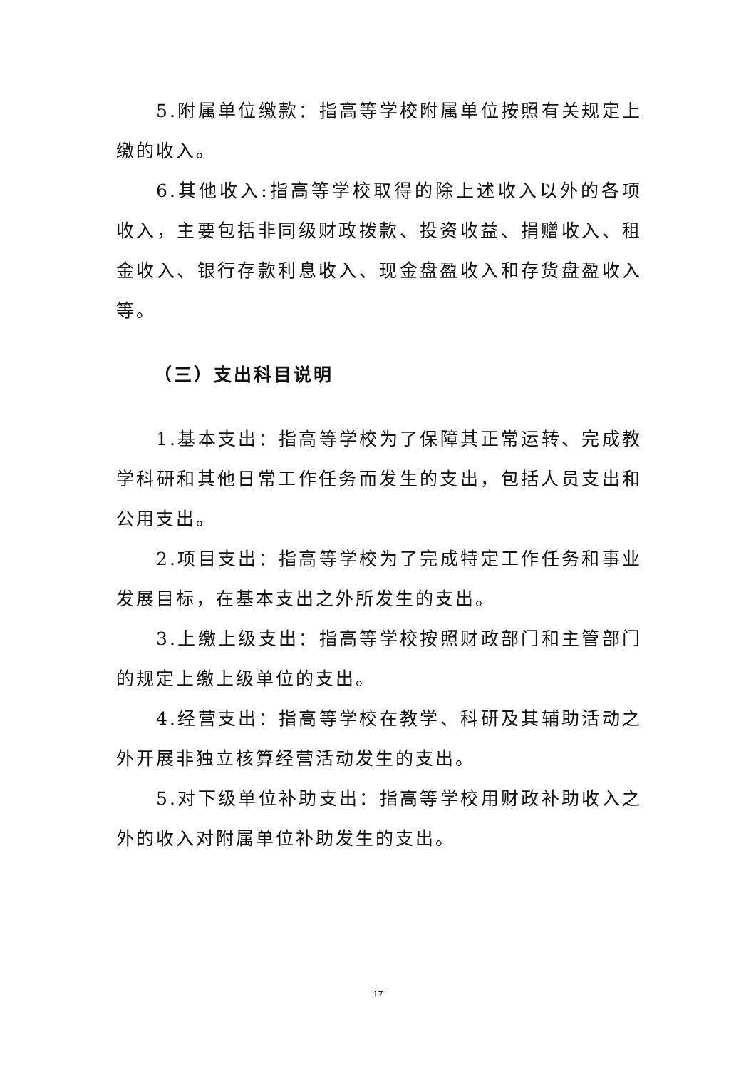5.附属单位缴款：指高等学校附属单位按照有关规定上缴的收入。
6.其他收入:指高等学校取得的除上述收入以外的各项收入，主要包括非同级财政拨款、投资收益、捐赠收入、租金收入、银行存款利息收入、现金盘盈收入和存货盘盈收入等。
（三）支出科目说明
1.基本支出：指高等学校为了保障其正常运转、完成教学科研和其他日常工作任务而发生的支出，包括人员支出和公用支出。
2.项目支出：指高等学校为了完成特定工作任务和事业发展目标，在基本支出之外所发生的支出。
3.上缴上级支出：指高等学校按照财政部门和主管部门的规定上缴上级单位的支出。
4.经营支出：指高等学校在教学、科研及其辅助活动之外开展非独立核算经营活动发生的支出。
5.对下级单位补助支出：指高等学校用财政补助收入之外的收入对附属单位补助发生的支出。
17